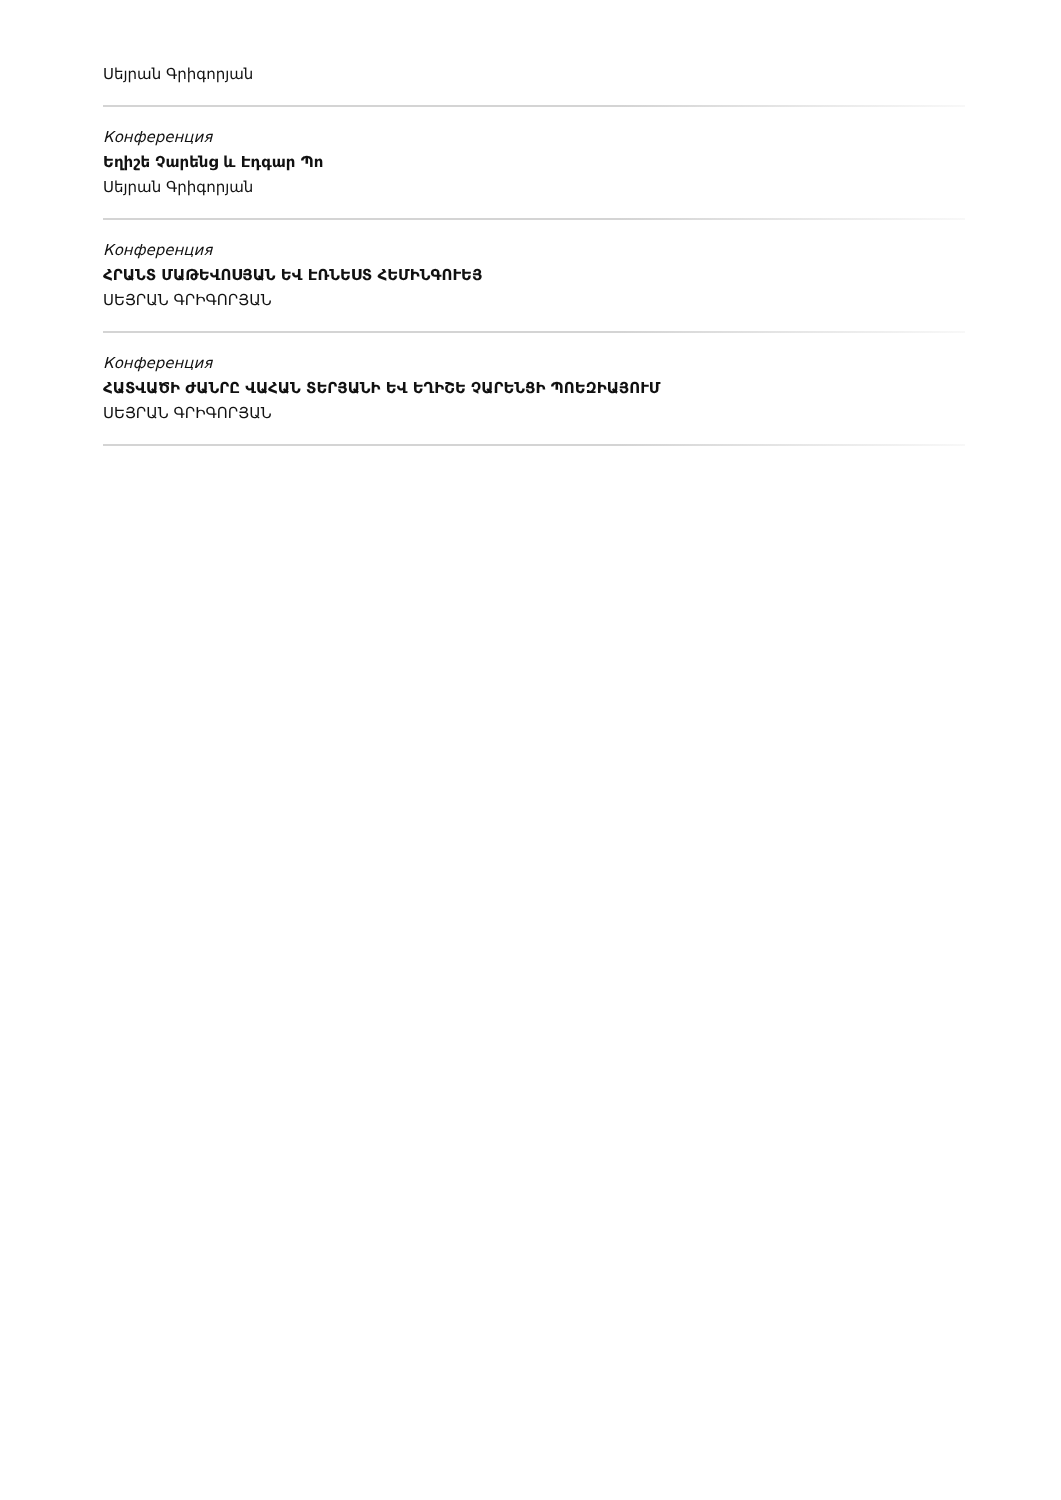Սեյրան Գրիգորյան
Конференция
Եղիշե Չարենց և Էդգար Պո
Սեյրան Գրիգորյան
Конференция
ՀՐԱՆՏ ՄԱԹԵՎՈՍՅԱՆ ԵՎ ԷՌՆԵՍՏ ՀԵՄԻՆԳՈՒԵՅ
ՍԵՅՐԱՆ ԳՐԻԳՈՐՅԱՆ
Конференция
ՀԱՏՎԱԾԻ ԺԱՆՐԸ ՎԱՀԱՆ ՏԵՐՅԱՆԻ ԵՎ ԵՂԻՇԵ ՉԱՐԵՆՑԻ ՊՈԵԶԻԱՅՈՒՄ
ՍԵՅՐԱՆ ԳՐԻԳՈՐՅԱՆ